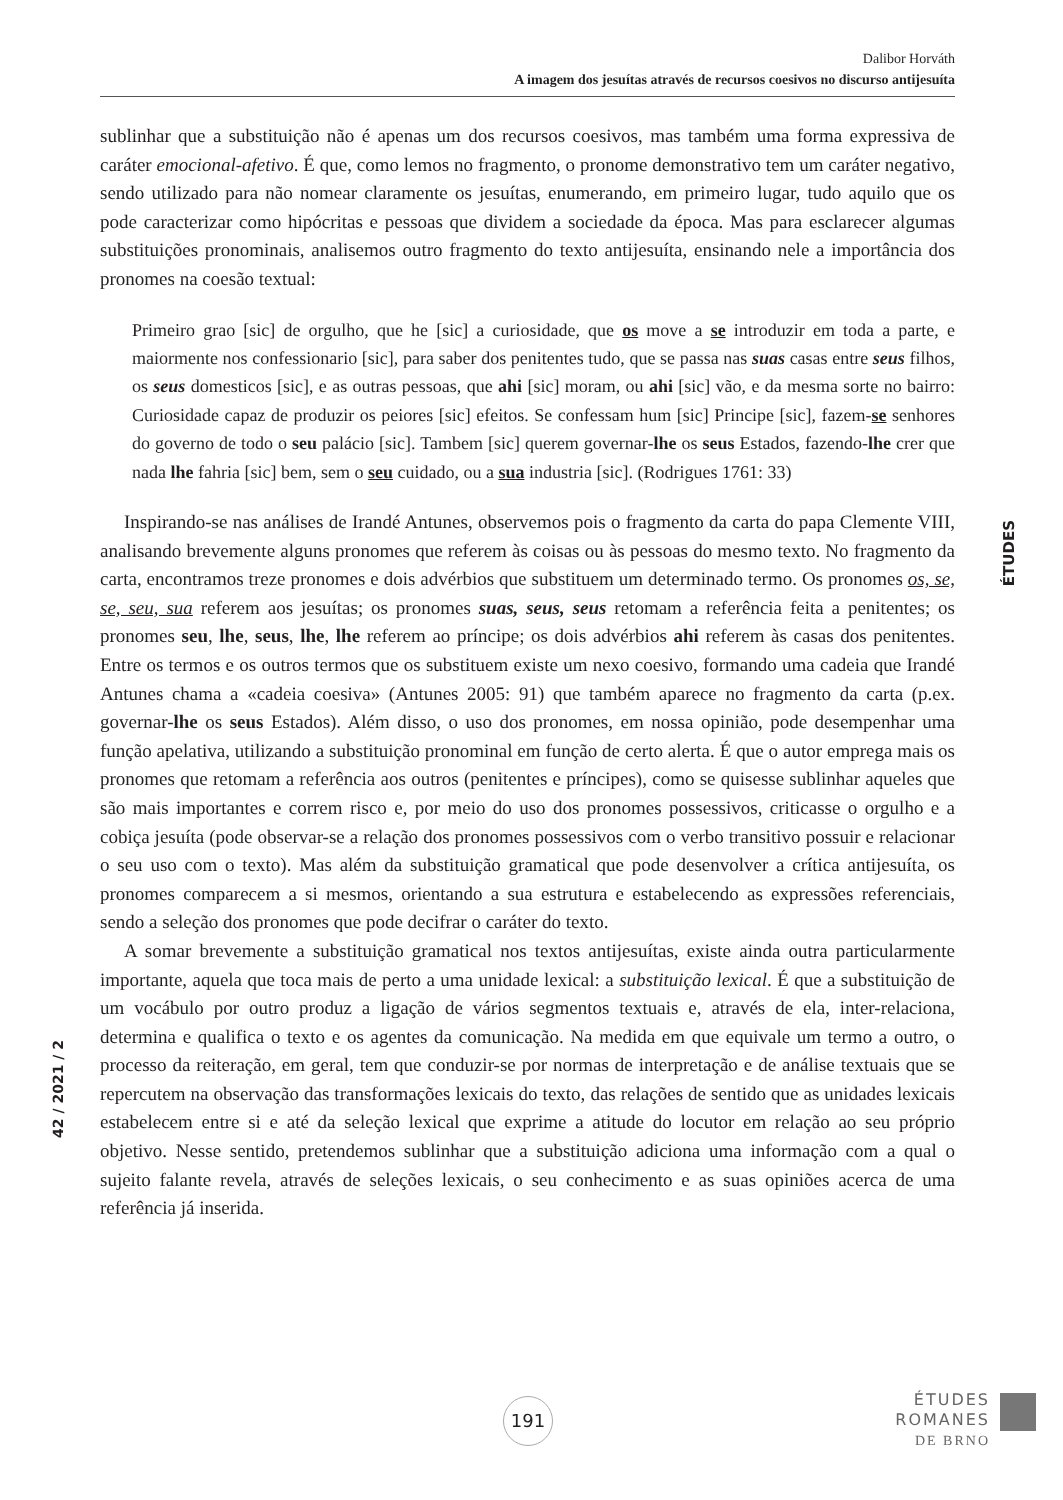Dalibor Horváth
A imagem dos jesuítas através de recursos coesivos no discurso antijesuíta
sublinhar que a substituição não é apenas um dos recursos coesivos, mas também uma forma expressiva de caráter emocional-afetivo. É que, como lemos no fragmento, o pronome demonstrativo tem um caráter negativo, sendo utilizado para não nomear claramente os jesuítas, enumerando, em primeiro lugar, tudo aquilo que os pode caracterizar como hipócritas e pessoas que dividem a sociedade da época. Mas para esclarecer algumas substituições pronominais, analisemos outro fragmento do texto antijesuíta, ensinando nele a importância dos pronomes na coesão textual:
Primeiro grao [sic] de orgulho, que he [sic] a curiosidade, que os move a se introduzir em toda a parte, e maiormente nos confessionario [sic], para saber dos penitentes tudo, que se passa nas suas casas entre seus filhos, os seus domesticos [sic], e as outras pessoas, que ahi [sic] moram, ou ahi [sic] vão, e da mesma sorte no bairro: Curiosidade capaz de produzir os peiores [sic] efeitos. Se confessam hum [sic] Principe [sic], fazem-se senhores do governo de todo o seu palácio [sic]. Tambem [sic] querem governar-lhe os seus Estados, fazendo-lhe crer que nada lhe fahria [sic] bem, sem o seu cuidado, ou a sua industria [sic]. (Rodrigues 1761: 33)
Inspirando-se nas análises de Irandé Antunes, observemos pois o fragmento da carta do papa Clemente VIII, analisando brevemente alguns pronomes que referem às coisas ou às pessoas do mesmo texto. No fragmento da carta, encontramos treze pronomes e dois advérbios que substituem um determinado termo. Os pronomes os, se, se, seu, sua referem aos jesuítas; os pronomes suas, seus, seus retomam a referência feita a penitentes; os pronomes seu, lhe, seus, lhe, lhe referem ao príncipe; os dois advérbios ahi referem às casas dos penitentes. Entre os termos e os outros termos que os substituem existe um nexo coesivo, formando uma cadeia que Irandé Antunes chama a «cadeia coesiva» (Antunes 2005: 91) que também aparece no fragmento da carta (p.ex. governar-lhe os seus Estados). Além disso, o uso dos pronomes, em nossa opinião, pode desempenhar uma função apelativa, utilizando a substituição pronominal em função de certo alerta. É que o autor emprega mais os pronomes que retomam a referência aos outros (penitentes e príncipes), como se quisesse sublinhar aqueles que são mais importantes e correm risco e, por meio do uso dos pronomes possessivos, criticasse o orgulho e a cobiça jesuíta (pode observar-se a relação dos pronomes possessivos com o verbo transitivo possuir e relacionar o seu uso com o texto). Mas além da substituição gramatical que pode desenvolver a crítica antijesuíta, os pronomes comparecem a si mesmos, orientando a sua estrutura e estabelecendo as expressões referenciais, sendo a seleção dos pronomes que pode decifrar o caráter do texto.
A somar brevemente a substituição gramatical nos textos antijesuítas, existe ainda outra particularmente importante, aquela que toca mais de perto a uma unidade lexical: a substituição lexical. É que a substituição de um vocábulo por outro produz a ligação de vários segmentos textuais e, através de ela, inter-relaciona, determina e qualifica o texto e os agentes da comunicação. Na medida em que equivale um termo a outro, o processo da reiteração, em geral, tem que conduzir-se por normas de interpretação e de análise textuais que se repercutem na observação das transformações lexicais do texto, das relações de sentido que as unidades lexicais estabelecem entre si e até da seleção lexical que exprime a atitude do locutor em relação ao seu próprio objetivo. Nesse sentido, pretendemos sublinhar que a substituição adiciona uma informação com a qual o sujeito falante revela, através de seleções lexicais, o seu conhecimento e as suas opiniões acerca de uma referência já inserida.
ÉTUDES
42 / 2021 / 2
191
ÉTUDES
ROMANES
DE BRNO